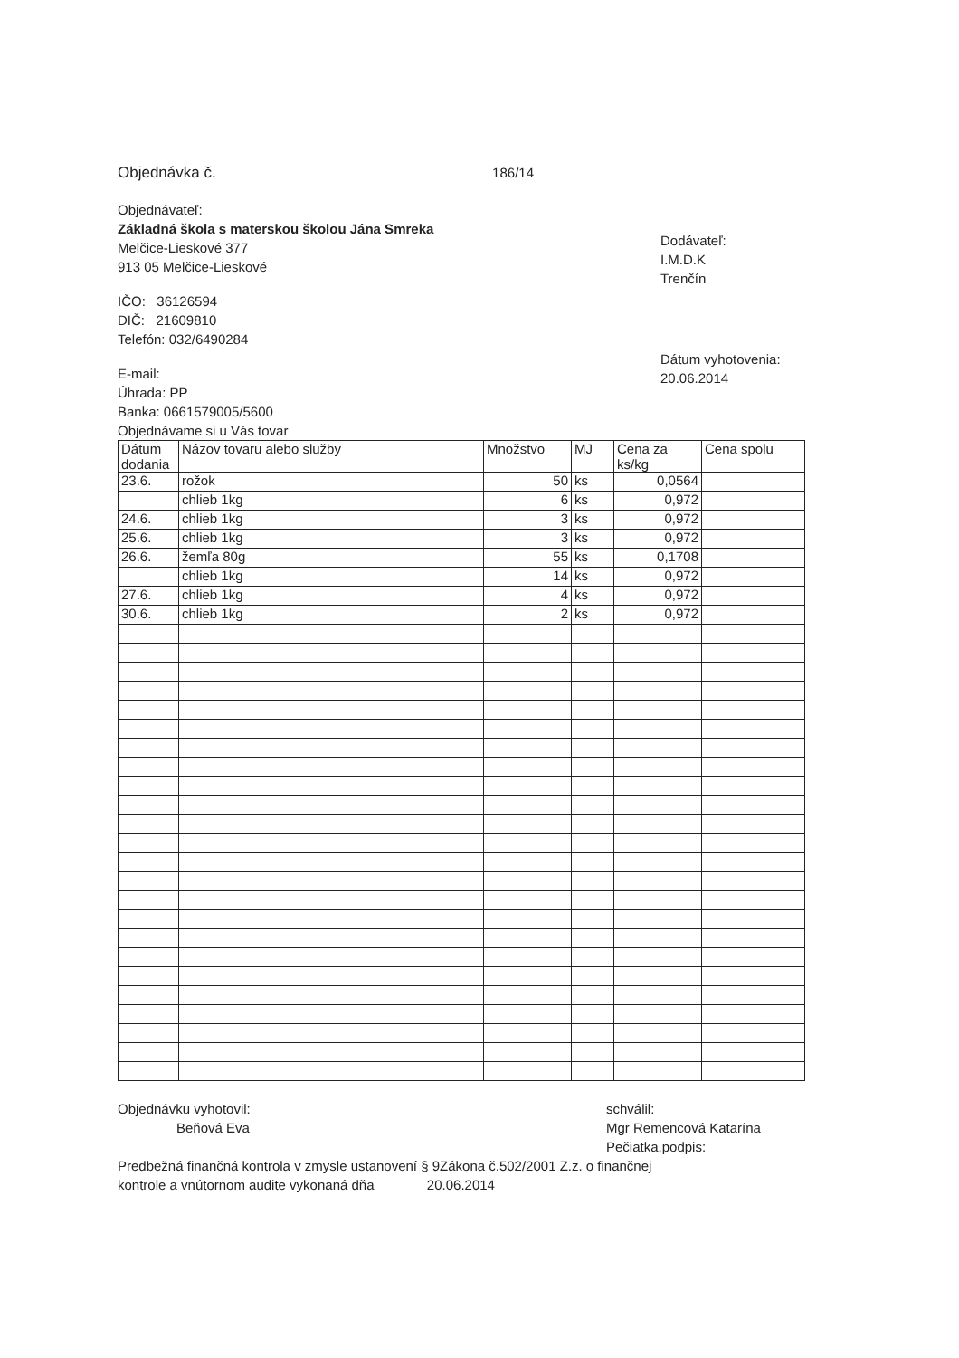Objednávka č. 186/14
Objednávateľ:
Základná škola s materskou školou Jána Smreka
Melčice-Lieskové 377
913 05 Melčice-Lieskové
IČO: 36126594
DIČ: 21609810
Telefón: 032/6490284
E-mail:
Úhrada: PP
Banka: 0661579005/5600
Objednávame si u Vás tovar
Dodávateľ:
I.M.D.K
Trenčín
Dátum vyhotovenia:
20.06.2014
| Dátum dodania | Názov tovaru alebo služby | Množstvo | MJ | Cena za ks/kg | Cena spolu |
| --- | --- | --- | --- | --- | --- |
| 23.6. | rožok | 50 | ks | 0,0564 | |
| | chlieb 1kg | 6 | ks | 0,972 | |
| 24.6. | chlieb 1kg | 3 | ks | 0,972 | |
| 25.6. | chlieb 1kg | 3 | ks | 0,972 | |
| 26.6. | žemľa 80g | 55 | ks | 0,1708 | |
| | chlieb 1kg | 14 | ks | 0,972 | |
| 27.6. | chlieb 1kg | 4 | ks | 0,972 | |
| 30.6. | chlieb 1kg | 2 | ks | 0,972 | |
Objednávku vyhotovil:
Beňová Eva
schválil:
Mgr Remencová Katarína
Pečiatka,podpis:
Predbežná finančná kontrola v zmysle ustanovení § 9Zákona č.502/2001 Z.z. o finančnej
kontrole a vnútornom audite vykonaná dňa 20.06.2014